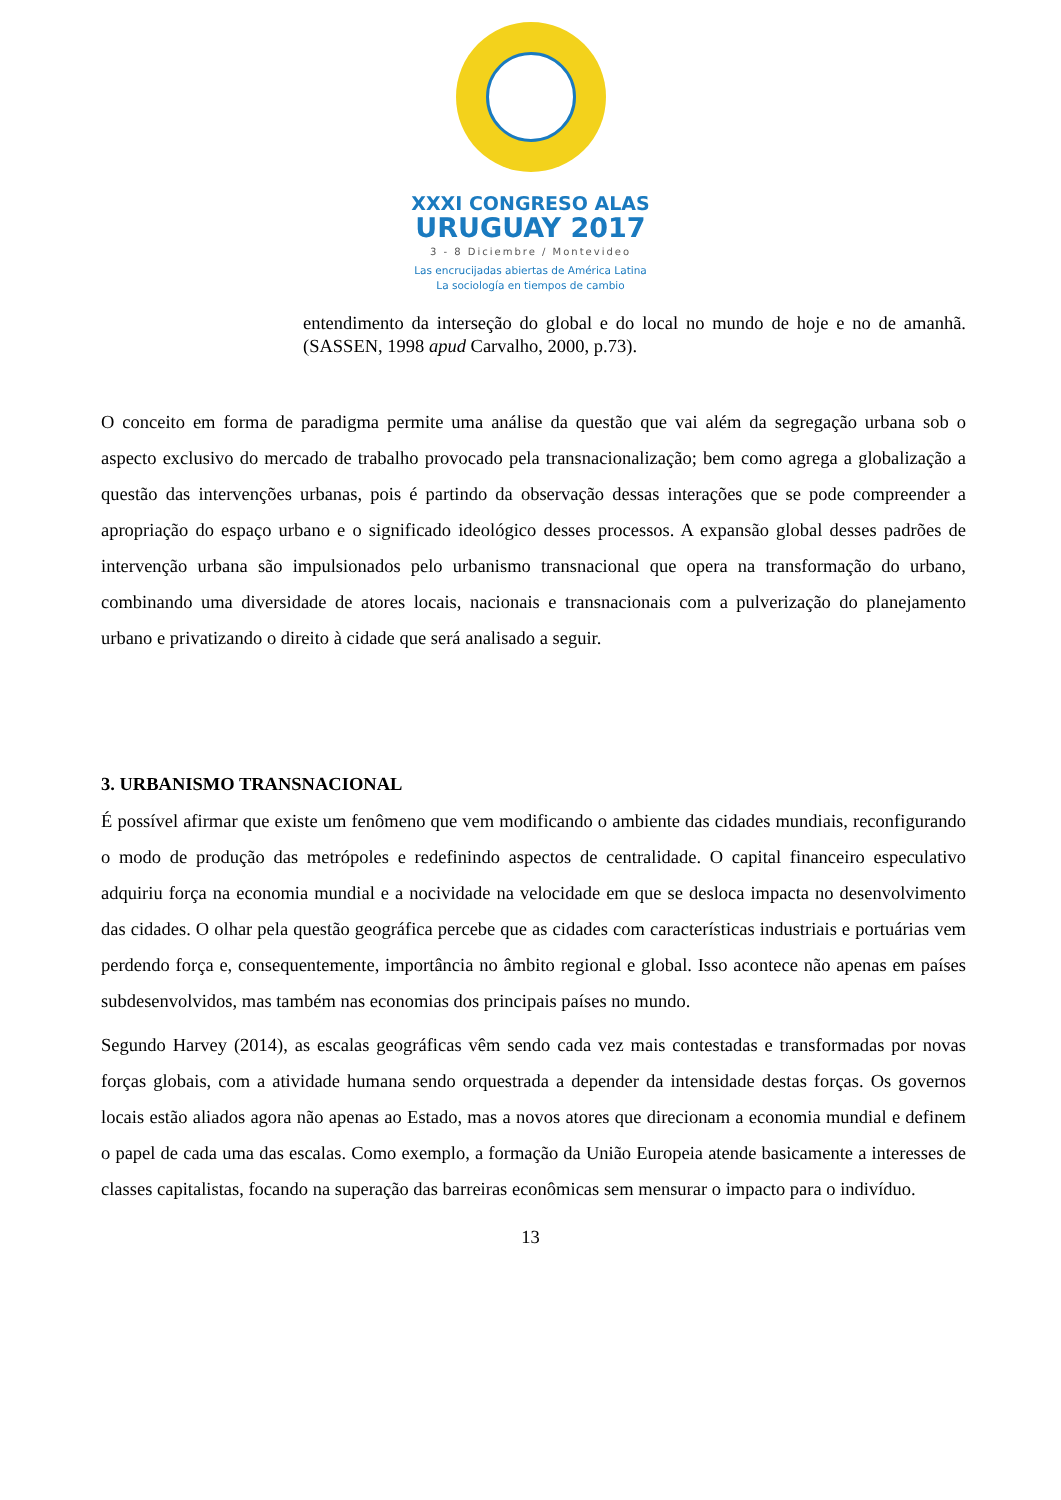XXXI CONGRESO ALAS
URUGUAY 2017
3 - 8 Diciembre / Montevideo
Las encrucijadas abiertas de América Latina
La sociología en tiempos de cambio
entendimento da interseção do global e do local no mundo de hoje e no de amanhã. (SASSEN, 1998 apud Carvalho, 2000, p.73).
O conceito em forma de paradigma permite uma análise da questão que vai além da segregação urbana sob o aspecto exclusivo do mercado de trabalho provocado pela transnacionalização; bem como agrega a globalização a questão das intervenções urbanas, pois é partindo da observação dessas interações que se pode compreender a apropriação do espaço urbano e o significado ideológico desses processos. A expansão global desses padrões de intervenção urbana são impulsionados pelo urbanismo transnacional que opera na transformação do urbano, combinando uma diversidade de atores locais, nacionais e transnacionais com a pulverização do planejamento urbano e privatizando o direito à cidade que será analisado a seguir.
3. URBANISMO TRANSNACIONAL
É possível afirmar que existe um fenômeno que vem modificando o ambiente das cidades mundiais, reconfigurando o modo de produção das metrópoles e redefinindo aspectos de centralidade. O capital financeiro especulativo adquiriu força na economia mundial e a nocividade na velocidade em que se desloca impacta no desenvolvimento das cidades. O olhar pela questão geográfica percebe que as cidades com características industriais e portuárias vem perdendo força e, consequentemente, importância no âmbito regional e global. Isso acontece não apenas em países subdesenvolvidos, mas também nas economias dos principais países no mundo.
Segundo Harvey (2014), as escalas geográficas vêm sendo cada vez mais contestadas e transformadas por novas forças globais, com a atividade humana sendo orquestrada a depender da intensidade destas forças. Os governos locais estão aliados agora não apenas ao Estado, mas a novos atores que direcionam a economia mundial e definem o papel de cada uma das escalas. Como exemplo, a formação da União Europeia atende basicamente a interesses de classes capitalistas, focando na superação das barreiras econômicas sem mensurar o impacto para o indivíduo.
13